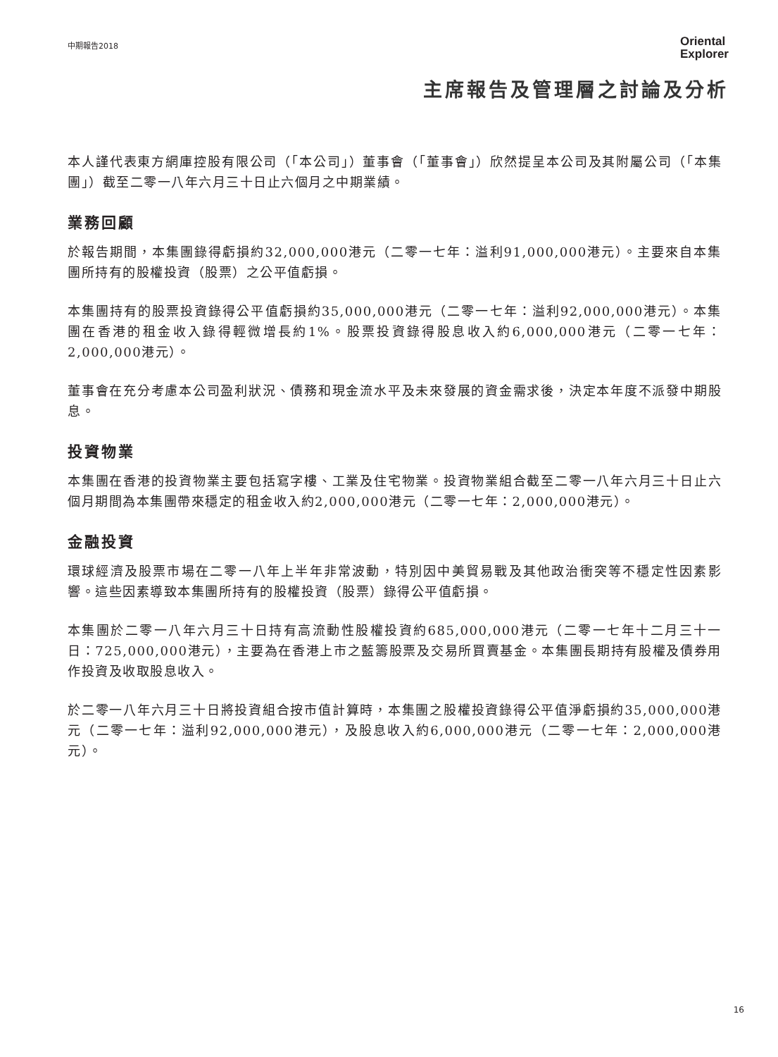中期報告2018
Oriental
Explorer
主席報告及管理層之討論及分析
本人謹代表東方網庫控股有限公司（「本公司」）董事會（「董事會」）欣然提呈本公司及其附屬公司（「本集團」）截至二零一八年六月三十日止六個月之中期業績。
業務回顧
於報告期間，本集團錄得虧損約32,000,000港元（二零一七年：溢利91,000,000港元）。主要來自本集團所持有的股權投資（股票）之公平值虧損。
本集團持有的股票投資錄得公平值虧損約35,000,000港元（二零一七年：溢利92,000,000港元）。本集團在香港的租金收入錄得輕微增長約1%。股票投資錄得股息收入約6,000,000港元（二零一七年：2,000,000港元）。
董事會在充分考慮本公司盈利狀況、債務和現金流水平及未來發展的資金需求後，決定本年度不派發中期股息。
投資物業
本集團在香港的投資物業主要包括寫字樓、工業及住宅物業。投資物業組合截至二零一八年六月三十日止六個月期間為本集團帶來穩定的租金收入約2,000,000港元（二零一七年：2,000,000港元）。
金融投資
環球經濟及股票市場在二零一八年上半年非常波動，特別因中美貿易戰及其他政治衝突等不穩定性因素影響。這些因素導致本集團所持有的股權投資（股票）錄得公平值虧損。
本集團於二零一八年六月三十日持有高流動性股權投資約685,000,000港元（二零一七年十二月三十一日：725,000,000港元），主要為在香港上市之藍籌股票及交易所買賣基金。本集團長期持有股權及債券用作投資及收取股息收入。
於二零一八年六月三十日將投資組合按市值計算時，本集團之股權投資錄得公平值淨虧損約35,000,000港元（二零一七年：溢利92,000,000港元），及股息收入約6,000,000港元（二零一七年：2,000,000港元）。
16